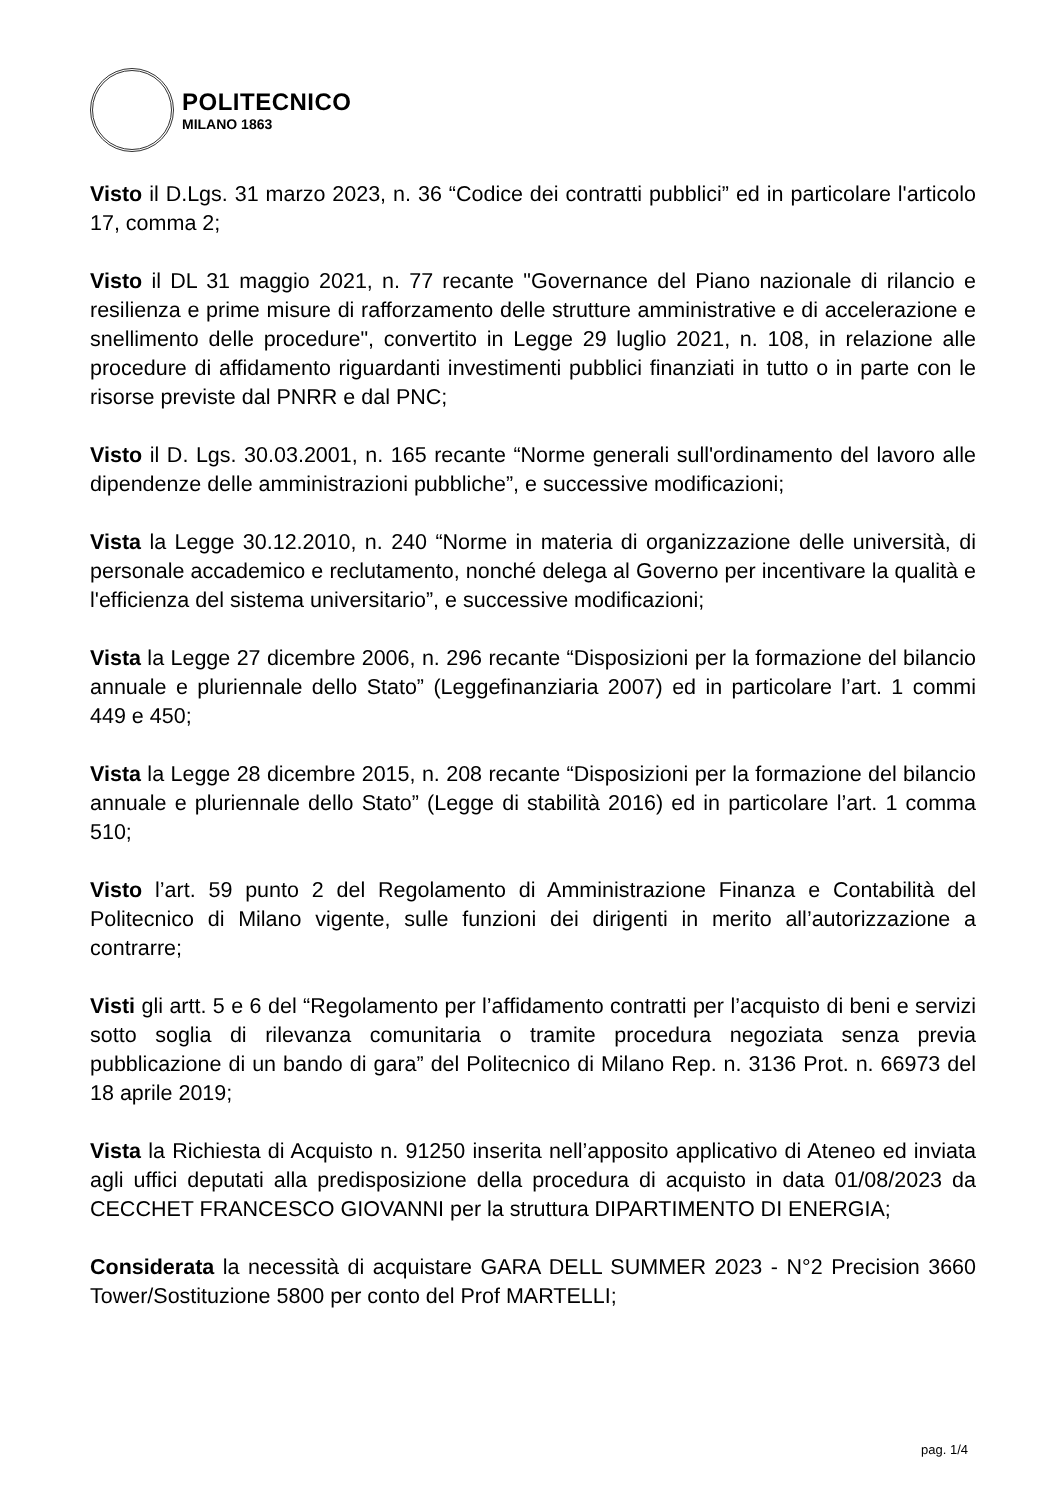POLITECNICO
MILANO 1863
Visto il D.Lgs. 31 marzo 2023, n. 36 “Codice dei contratti pubblici” ed in particolare l'articolo 17, comma 2;
Visto il DL 31 maggio 2021, n. 77 recante "Governance del Piano nazionale di rilancio e resilienza e prime misure di rafforzamento delle strutture amministrative e di accelerazione e snellimento delle procedure", convertito in Legge 29 luglio 2021, n. 108, in relazione alle procedure di affidamento riguardanti investimenti pubblici finanziati in tutto o in parte con le risorse previste dal PNRR e dal PNC;
Visto il D. Lgs. 30.03.2001, n. 165 recante “Norme generali sull'ordinamento del lavoro alle dipendenze delle amministrazioni pubbliche”, e successive modificazioni;
Vista la Legge 30.12.2010, n. 240 “Norme in materia di organizzazione delle università, di personale accademico e reclutamento, nonché delega al Governo per incentivare la qualità e l'efficienza del sistema universitario”, e successive modificazioni;
Vista la Legge 27 dicembre 2006, n. 296 recante “Disposizioni per la formazione del bilancio annuale e pluriennale dello Stato” (Leggefinanziaria 2007) ed in particolare l’art. 1 commi 449 e 450;
Vista la Legge 28 dicembre 2015, n. 208 recante “Disposizioni per la formazione del bilancio annuale e pluriennale dello Stato” (Legge di stabilità 2016) ed in particolare l’art. 1 comma 510;
Visto l’art. 59 punto 2 del Regolamento di Amministrazione Finanza e Contabilità del Politecnico di Milano vigente, sulle funzioni dei dirigenti in merito all’autorizzazione a contrarre;
Visti gli artt. 5 e 6 del “Regolamento per l’affidamento contratti per l’acquisto di beni e servizi sotto soglia di rilevanza comunitaria o tramite procedura negoziata senza previa pubblicazione di un bando di gara” del Politecnico di Milano Rep. n. 3136 Prot. n. 66973 del 18 aprile 2019;
Vista la Richiesta di Acquisto n. 91250 inserita nell’apposito applicativo di Ateneo ed inviata agli uffici deputati alla predisposizione della procedura di acquisto in data 01/08/2023 da CECCHET FRANCESCO GIOVANNI per la struttura DIPARTIMENTO DI ENERGIA;
Considerata la necessità di acquistare GARA DELL SUMMER 2023 - N°2 Precision 3660 Tower/Sostituzione 5800 per conto del Prof MARTELLI;
pag. 1/4